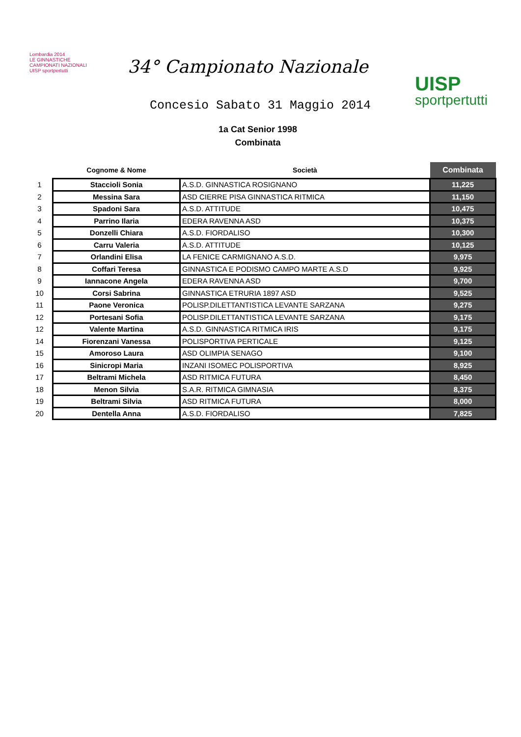Lombardia 2014
LE GINNASTICHE
CAMPIONATI NAZIONALI
UISP sportpertutti
34° Campionato Nazionale
Concesio Sabato 31 Maggio 2014
UISP
sportpertutti
1a Cat Senior 1998
Combinata
| | Cognome & Nome | Società | Combinata |
| --- | --- | --- | --- |
| 1 | Staccioli Sonia | A.S.D. GINNASTICA ROSIGNANO | 11,225 |
| 2 | Messina Sara | ASD CIERRE PISA GINNASTICA RITMICA | 11,150 |
| 3 | Spadoni Sara | A.S.D. ATTITUDE | 10,475 |
| 4 | Parrino Ilaria | EDERA RAVENNA ASD | 10,375 |
| 5 | Donzelli Chiara | A.S.D. FIORDALISO | 10,300 |
| 6 | Carru Valeria | A.S.D. ATTITUDE | 10,125 |
| 7 | Orlandini Elisa | LA FENICE CARMIGNANO A.S.D. | 9,975 |
| 8 | Coffari Teresa | GINNASTICA E PODISMO CAMPO MARTE A.S.D | 9,925 |
| 9 | Iannacone Angela | EDERA RAVENNA ASD | 9,700 |
| 10 | Corsi Sabrina | GINNASTICA ETRURIA 1897 ASD | 9,525 |
| 11 | Paone Veronica | POLISP.DILETTANTISTICA LEVANTE SARZANA | 9,275 |
| 12 | Portesani Sofia | POLISP.DILETTANTISTICA LEVANTE SARZANA | 9,175 |
| 12 | Valente Martina | A.S.D. GINNASTICA RITMICA IRIS | 9,175 |
| 14 | Fiorenzani Vanessa | POLISPORTIVA PERTICALE | 9,125 |
| 15 | Amoroso Laura | ASD OLIMPIA SENAGO | 9,100 |
| 16 | Sinicropi Maria | INZANI ISOMEC POLISPORTIVA | 8,925 |
| 17 | Beltrami Michela | ASD RITMICA FUTURA | 8,450 |
| 18 | Menon Silvia | S.A.R. RITMICA GIMNASIA | 8,375 |
| 19 | Beltrami Silvia | ASD RITMICA FUTURA | 8,000 |
| 20 | Dentella Anna | A.S.D. FIORDALISO | 7,825 |